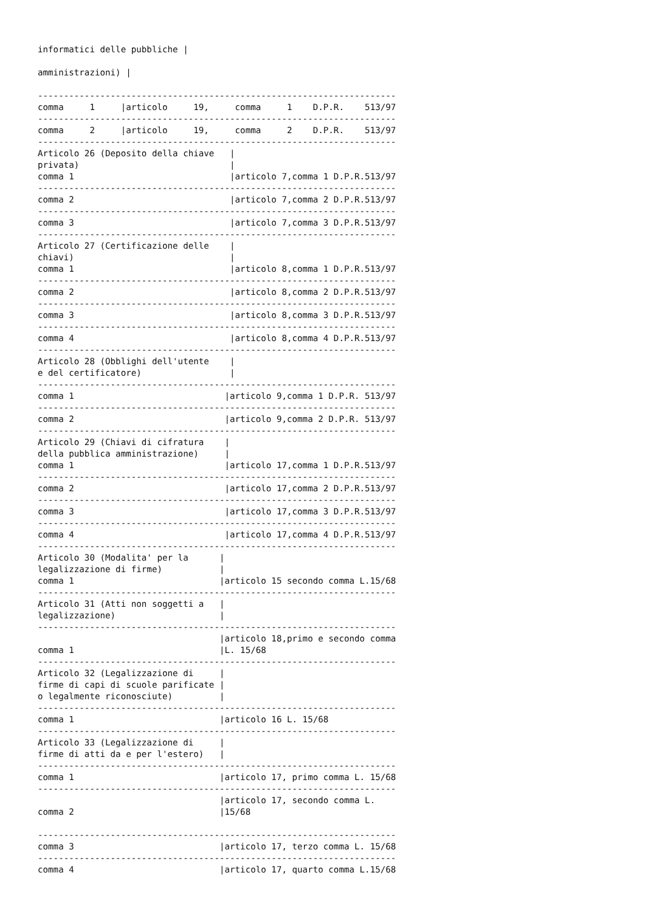informatici delle pubbliche |

amministrazioni) |

---------------------------------------------------------------------
comma     1     |articolo     19,     comma     1    D.P.R.    513/97
---------------------------------------------------------------------
comma     2     |articolo     19,     comma     2    D.P.R.    513/97
---------------------------------------------------------------------
Articolo 26 (Deposito della chiave   |
privata)                             |
comma 1                              |articolo 7,comma 1 D.P.R.513/97
---------------------------------------------------------------------
comma 2                              |articolo 7,comma 2 D.P.R.513/97
---------------------------------------------------------------------
comma 3                              |articolo 7,comma 3 D.P.R.513/97
---------------------------------------------------------------------
Articolo 27 (Certificazione delle    |
chiavi)                              |
comma 1                              |articolo 8,comma 1 D.P.R.513/97
---------------------------------------------------------------------
comma 2                              |articolo 8,comma 2 D.P.R.513/97
---------------------------------------------------------------------
comma 3                              |articolo 8,comma 3 D.P.R.513/97
---------------------------------------------------------------------
comma 4                              |articolo 8,comma 4 D.P.R.513/97
---------------------------------------------------------------------
Articolo 28 (Obblighi dell'utente    |
e del certificatore)                 |
---------------------------------------------------------------------
comma 1                             |articolo 9,comma 1 D.P.R. 513/97
---------------------------------------------------------------------
comma 2                             |articolo 9,comma 2 D.P.R. 513/97
---------------------------------------------------------------------
Articolo 29 (Chiavi di cifratura    |
della pubblica amministrazione)     |
comma 1                             |articolo 17,comma 1 D.P.R.513/97
---------------------------------------------------------------------
comma 2                             |articolo 17,comma 2 D.P.R.513/97
---------------------------------------------------------------------
comma 3                             |articolo 17,comma 3 D.P.R.513/97
---------------------------------------------------------------------
comma 4                             |articolo 17,comma 4 D.P.R.513/97
---------------------------------------------------------------------
Articolo 30 (Modalita' per la      |
legalizzazione di firme)           |
comma 1                            |articolo 15 secondo comma L.15/68
---------------------------------------------------------------------
Articolo 31 (Atti non soggetti a   |
legalizzazione)                    |
---------------------------------------------------------------------
                                   |articolo 18,primo e secondo comma
comma 1                            |L. 15/68
---------------------------------------------------------------------
Articolo 32 (Legalizzazione di     |
firme di capi di scuole parificate |
o legalmente riconosciute)         |
---------------------------------------------------------------------
comma 1                            |articolo 16 L. 15/68
---------------------------------------------------------------------
Articolo 33 (Legalizzazione di     |
firme di atti da e per l'estero)   |
---------------------------------------------------------------------
comma 1                            |articolo 17, primo comma L. 15/68
---------------------------------------------------------------------
                                   |articolo 17, secondo comma L.
comma 2                            |15/68

---------------------------------------------------------------------
comma 3                            |articolo 17, terzo comma L. 15/68
---------------------------------------------------------------------
comma 4                            |articolo 17, quarto comma L.15/68